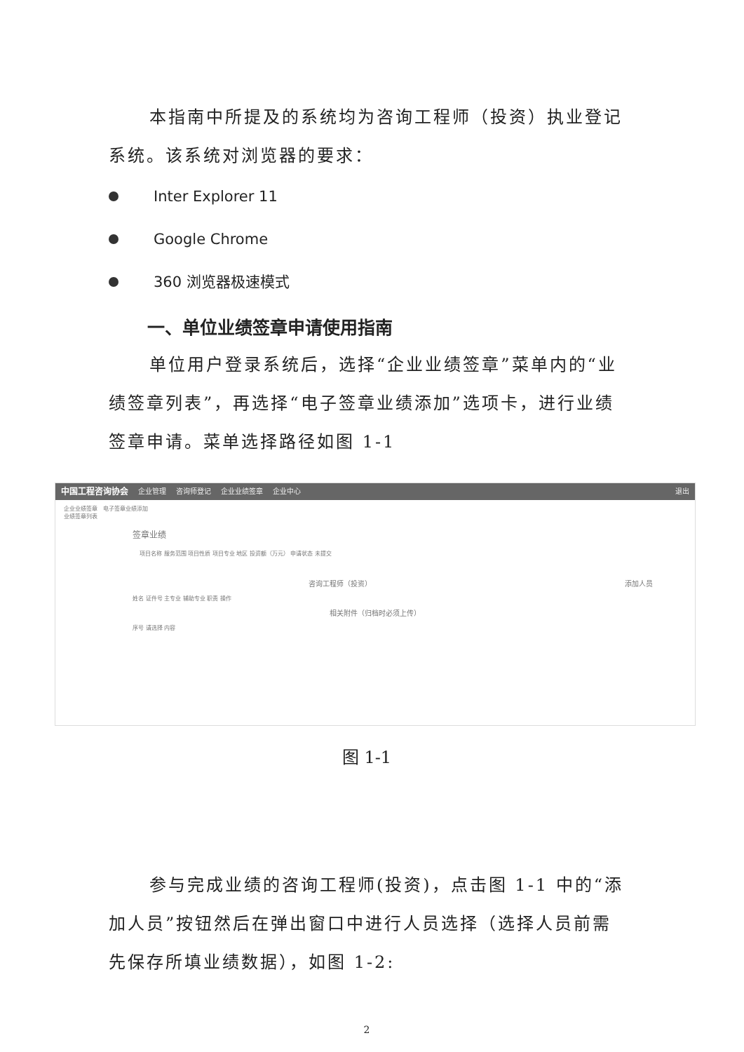本指南中所提及的系统均为咨询工程师（投资）执业登记系统。该系统对浏览器的要求：
Inter Explorer 11
Google Chrome
360 浏览器极速模式
一、单位业绩签章申请使用指南
单位用户登录系统后，选择“企业业绩签章”菜单内的“业绩签章列表”，再选择“电子签章业绩添加”选项卡，进行业绩签章申请。菜单选择路径如图 1-1
中国工程咨询协会 企业管理 咨询师登记 企业业绩签章 企业中心 退出
企业业绩签章 电子签章业绩添加
业绩签章列表
签章业绩
项目名称 服务范围 项目性质 项目专业 地区 投资额（万元） 申请状态 未提交
咨询工程师（投资） 添加人员
姓名 证件号 主专业 辅助专业 职责 操作
相关附件（归档时必须上传）
序号 请选择 内容
图 1-1
参与完成业绩的咨询工程师(投资)，点击图 1-1 中的“添加人员”按钮然后在弹出窗口中进行人员选择（选择人员前需先保存所填业绩数据），如图 1-2:
2